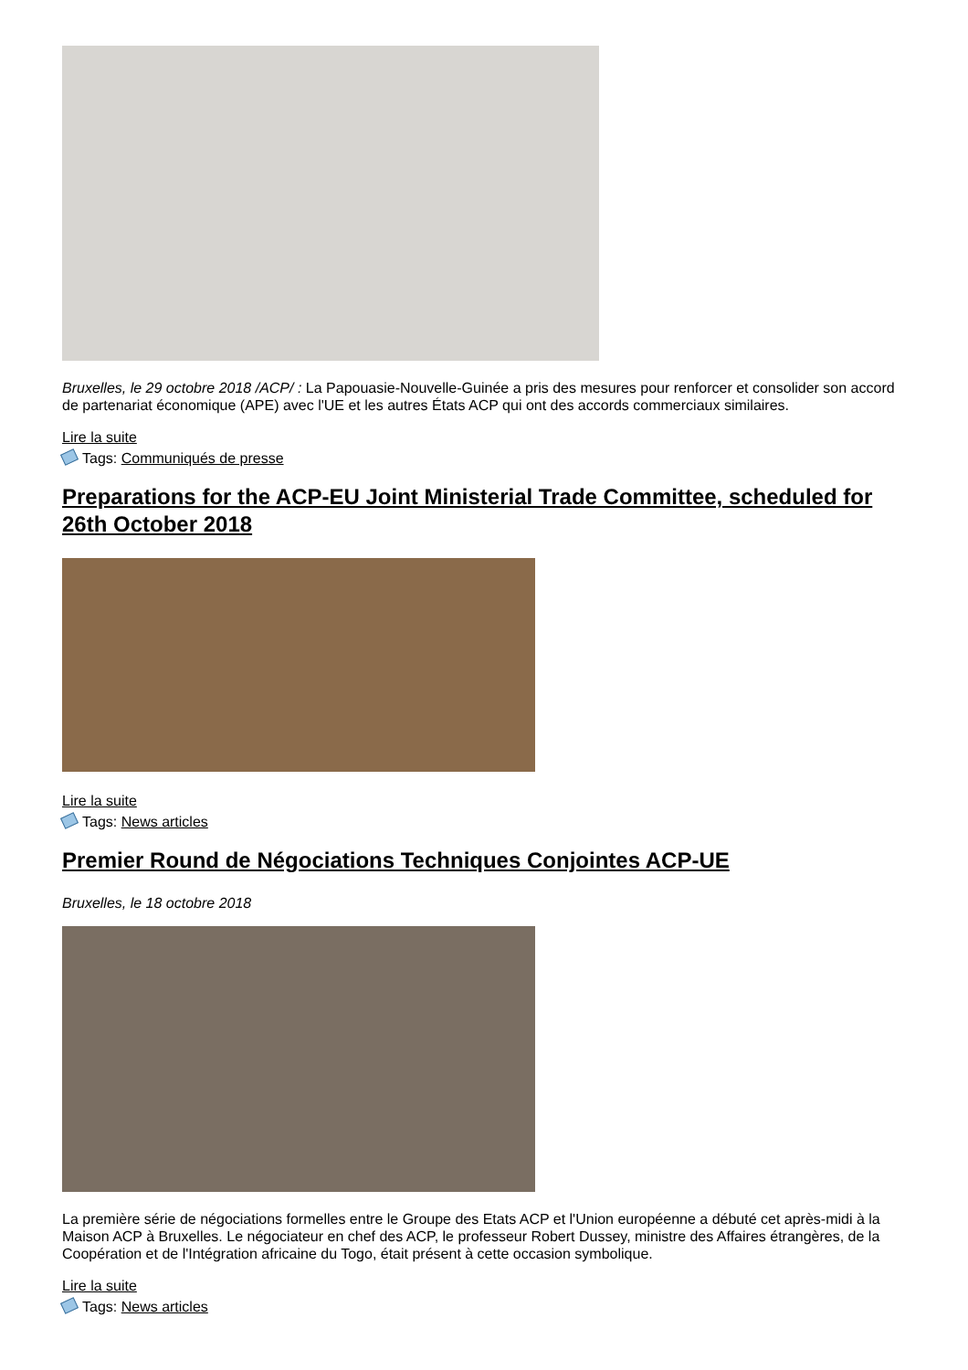Bruxelles, le 29 octobre 2018 /ACP/ : La Papouasie-Nouvelle-Guinée a pris des mesures pour renforcer et consolider son accord de partenariat économique (APE) avec l'UE et les autres États ACP qui ont des accords commerciaux similaires.
Lire la suite
Tags: Communiqués de presse
Preparations for the ACP-EU Joint Ministerial Trade Committee, scheduled for 26th October 2018
Lire la suite
Tags: News articles
Premier Round de Négociations Techniques Conjointes ACP-UE
Bruxelles, le 18 octobre 2018
La première série de négociations formelles entre le Groupe des Etats ACP et l'Union européenne a débuté cet après-midi à la Maison ACP à Bruxelles. Le négociateur en chef des ACP, le professeur Robert Dussey, ministre des Affaires étrangères, de la Coopération et de l'Intégration africaine du Togo, était présent à cette occasion symbolique.
Lire la suite
Tags: News articles